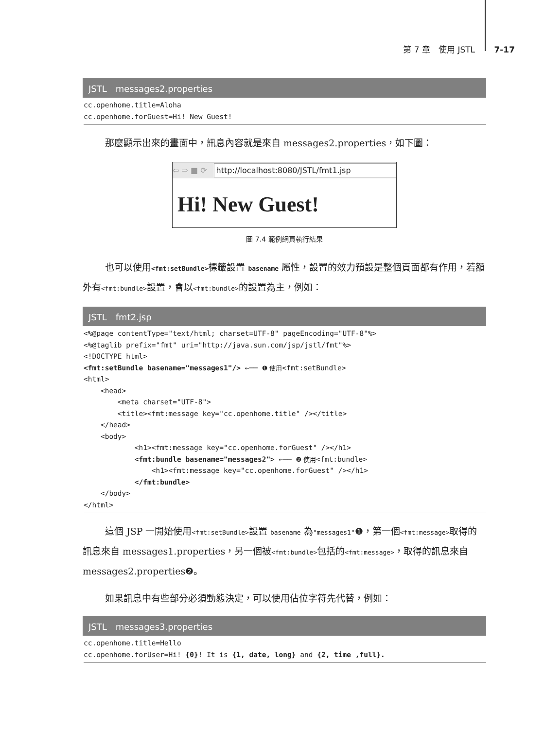第 7 章　使用 JSTL 7-17
JSTL　messages2.properties
cc.openhome.title=Aloha
cc.openhome.forGuest=Hi! New Guest!
那麼顯示出來的畫面中，訊息內容就是來自 messages2.properties，如下圖：
⇦ ⇨ ■ ⟳ http://localhost:8080/JSTL/fmt1.jsp
Hi! New Guest!
圖 7.4 範例網頁執行結果
也可以使用<fmt:setBundle>標籤設置 basename 屬性，設置的效力預設是整個頁面都有作用，若額外有<fmt:bundle>設置，會以<fmt:bundle>的設置為主，例如：
JSTL　fmt2.jsp
<%@page contentType="text/html; charset=UTF-8" pageEncoding="UTF-8"%>
<%@taglib prefix="fmt" uri="http://java.sun.com/jsp/jstl/fmt"%>
<!DOCTYPE html>
<fmt:setBundle basename="messages1"/> ←── ❶ 使用<fmt:setBundle>
<html>
    <head>
        <meta charset="UTF-8">
        <title><fmt:message key="cc.openhome.title" /></title>
    </head>
    <body>
            <h1><fmt:message key="cc.openhome.forGuest" /></h1>
            <fmt:bundle basename="messages2"> ←── ❷ 使用<fmt:bundle>
                <h1><fmt:message key="cc.openhome.forGuest" /></h1>
            </fmt:bundle>
    </body>
</html>
這個 JSP 一開始使用<fmt:setBundle>設置 basename 為"messages1"❶，第一個<fmt:message>取得的訊息來自 messages1.properties，另一個被<fmt:bundle>包括的<fmt:message>，取得的訊息來自 messages2.properties❷。
如果訊息中有些部分必須動態決定，可以使用佔位字符先代替，例如：
JSTL　messages3.properties
cc.openhome.title=Hello
cc.openhome.forUser=Hi! {0}! It is {1, date, long} and {2, time ,full}.